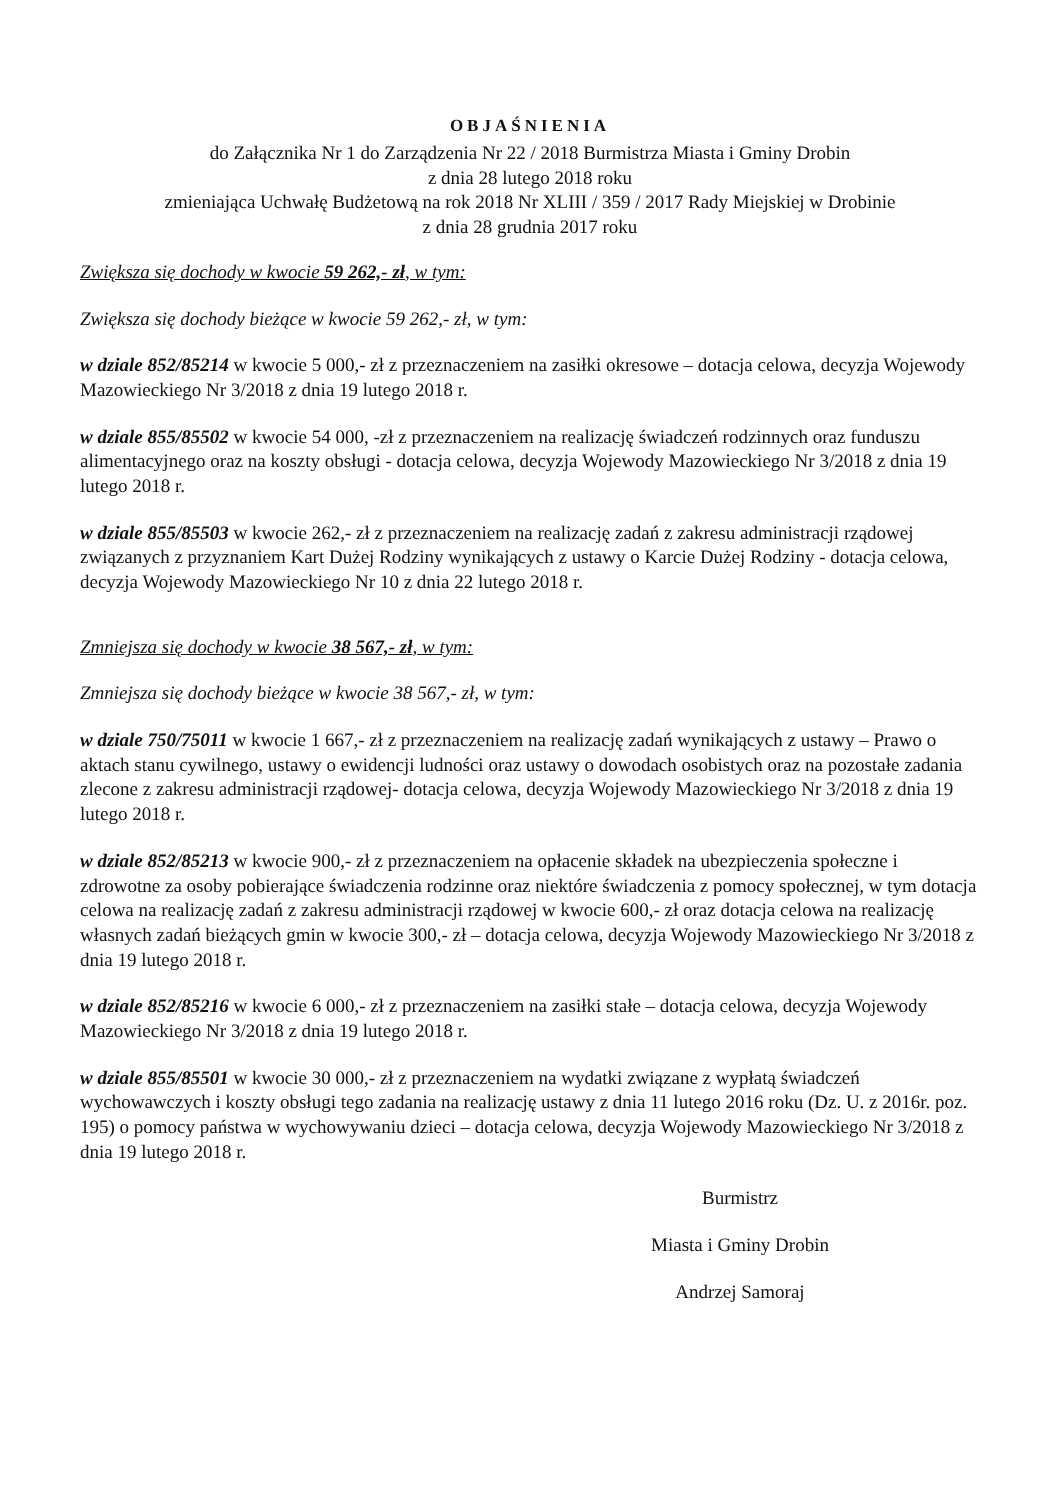OBJAŚNIENIA
do Załącznika Nr 1 do Zarządzenia Nr 22 / 2018 Burmistrza Miasta i Gminy Drobin
z dnia 28 lutego 2018 roku
zmieniająca Uchwałę Budżetową na rok 2018 Nr XLIII / 359 / 2017 Rady Miejskiej w Drobinie
z dnia 28 grudnia 2017 roku
Zwiększa się dochody w kwocie 59 262,- zł, w tym:
Zwiększa się dochody bieżące w kwocie 59 262,- zł, w tym:
w dziale 852/85214 w kwocie 5 000,- zł z przeznaczeniem na zasiłki okresowe – dotacja celowa, decyzja Wojewody Mazowieckiego Nr 3/2018 z dnia 19 lutego 2018 r.
w dziale 855/85502 w kwocie 54 000, -zł z przeznaczeniem na realizację świadczeń rodzinnych oraz funduszu alimentacyjnego oraz na koszty obsługi - dotacja celowa, decyzja Wojewody Mazowieckiego Nr 3/2018 z dnia 19 lutego 2018 r.
w dziale 855/85503 w kwocie 262,- zł z przeznaczeniem na realizację zadań z zakresu administracji rządowej związanych z przyznaniem Kart Dużej Rodziny wynikających z ustawy o Karcie Dużej Rodziny - dotacja celowa, decyzja Wojewody Mazowieckiego Nr 10 z dnia 22 lutego 2018 r.
Zmniejsza się dochody w kwocie 38 567,- zł, w tym:
Zmniejsza się dochody bieżące w kwocie 38 567,- zł, w tym:
w dziale 750/75011 w kwocie 1 667,- zł z przeznaczeniem na realizację zadań wynikających z ustawy – Prawo o aktach stanu cywilnego, ustawy o ewidencji ludności oraz ustawy o dowodach osobistych oraz na pozostałe zadania zlecone z zakresu administracji rządowej- dotacja celowa, decyzja Wojewody Mazowieckiego Nr 3/2018 z dnia 19 lutego 2018 r.
w dziale 852/85213 w kwocie 900,- zł z przeznaczeniem na opłacenie składek na ubezpieczenia społeczne i zdrowotne za osoby pobierające świadczenia rodzinne oraz niektóre świadczenia z pomocy społecznej, w tym dotacja celowa na realizację zadań z zakresu administracji rządowej w kwocie 600,- zł oraz dotacja celowa na realizację własnych zadań bieżących gmin w kwocie 300,- zł – dotacja celowa, decyzja Wojewody Mazowieckiego Nr 3/2018 z dnia 19 lutego 2018 r.
w dziale 852/85216 w kwocie 6 000,- zł z przeznaczeniem na zasiłki stałe – dotacja celowa, decyzja Wojewody Mazowieckiego Nr 3/2018 z dnia 19 lutego 2018 r.
w dziale 855/85501 w kwocie 30 000,- zł z przeznaczeniem na wydatki związane z wypłatą świadczeń wychowawczych i koszty obsługi tego zadania na realizację ustawy z dnia 11 lutego 2016 roku (Dz. U. z 2016r. poz. 195) o pomocy państwa w wychowywaniu dzieci – dotacja celowa, decyzja Wojewody Mazowieckiego Nr 3/2018 z dnia 19 lutego 2018 r.
Burmistrz
Miasta i Gminy Drobin
Andrzej Samoraj